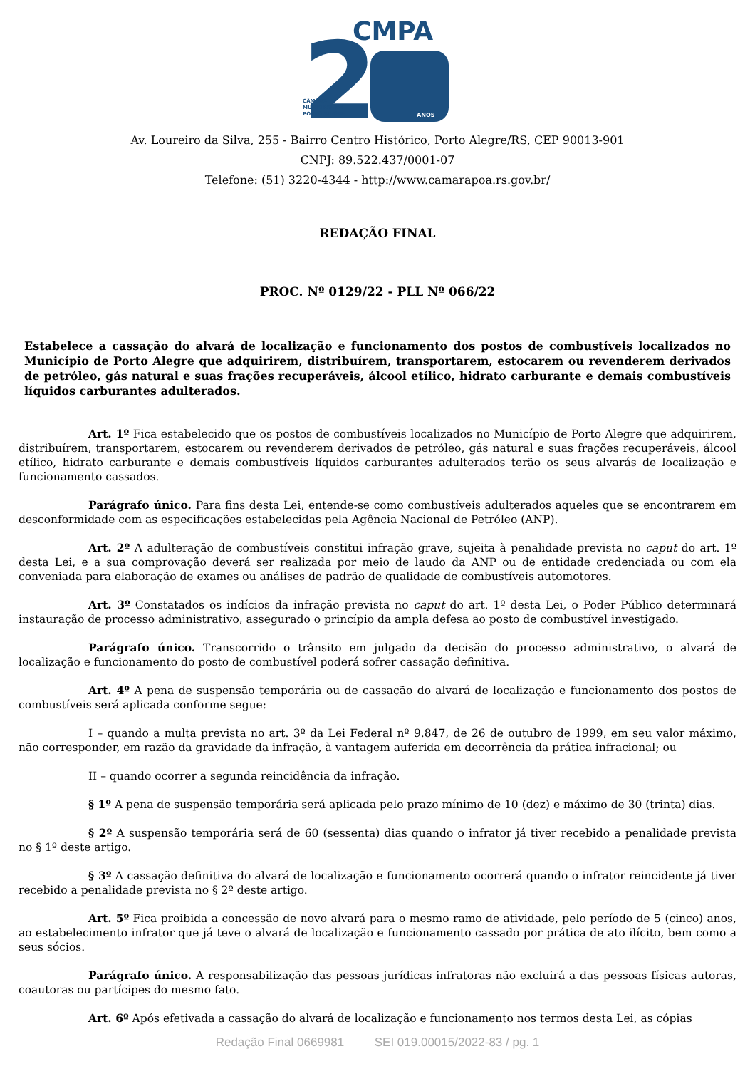CMPA
2
CÂMARA
MUNICIPAL DE
PORTO ALEGRE
ANOS
Av. Loureiro da Silva, 255 - Bairro Centro Histórico, Porto Alegre/RS, CEP 90013-901
CNPJ: 89.522.437/0001-07
Telefone: (51) 3220-4344 - http://www.camarapoa.rs.gov.br/
REDAÇÃO FINAL
PROC. Nº 0129/22 - PLL Nº 066/22
Estabelece a cassação do alvará de localização e funcionamento dos postos de combustíveis localizados no Município de Porto Alegre que adquirirem, distribuírem, transportarem, estocarem ou revenderem derivados de petróleo, gás natural e suas frações recuperáveis, álcool etílico, hidrato carburante e demais combustíveis líquidos carburantes adulterados.
Art. 1º Fica estabelecido que os postos de combustíveis localizados no Município de Porto Alegre que adquirirem, distribuírem, transportarem, estocarem ou revenderem derivados de petróleo, gás natural e suas frações recuperáveis, álcool etílico, hidrato carburante e demais combustíveis líquidos carburantes adulterados terão os seus alvarás de localização e funcionamento cassados.
Parágrafo único. Para fins desta Lei, entende-se como combustíveis adulterados aqueles que se encontrarem em desconformidade com as especificações estabelecidas pela Agência Nacional de Petróleo (ANP).
Art. 2º A adulteração de combustíveis constitui infração grave, sujeita à penalidade prevista no caput do art. 1º desta Lei, e a sua comprovação deverá ser realizada por meio de laudo da ANP ou de entidade credenciada ou com ela conveniada para elaboração de exames ou análises de padrão de qualidade de combustíveis automotores.
Art. 3º Constatados os indícios da infração prevista no caput do art. 1º desta Lei, o Poder Público determinará instauração de processo administrativo, assegurado o princípio da ampla defesa ao posto de combustível investigado.
Parágrafo único. Transcorrido o trânsito em julgado da decisão do processo administrativo, o alvará de localização e funcionamento do posto de combustível poderá sofrer cassação definitiva.
Art. 4º A pena de suspensão temporária ou de cassação do alvará de localização e funcionamento dos postos de combustíveis será aplicada conforme segue:
I – quando a multa prevista no art. 3º da Lei Federal nº 9.847, de 26 de outubro de 1999, em seu valor máximo, não corresponder, em razão da gravidade da infração, à vantagem auferida em decorrência da prática infracional; ou
II – quando ocorrer a segunda reincidência da infração.
§ 1º A pena de suspensão temporária será aplicada pelo prazo mínimo de 10 (dez) e máximo de 30 (trinta) dias.
§ 2º A suspensão temporária será de 60 (sessenta) dias quando o infrator já tiver recebido a penalidade prevista no § 1º deste artigo.
§ 3º A cassação definitiva do alvará de localização e funcionamento ocorrerá quando o infrator reincidente já tiver recebido a penalidade prevista no § 2º deste artigo.
Art. 5º Fica proibida a concessão de novo alvará para o mesmo ramo de atividade, pelo período de 5 (cinco) anos, ao estabelecimento infrator que já teve o alvará de localização e funcionamento cassado por prática de ato ilícito, bem como a seus sócios.
Parágrafo único. A responsabilização das pessoas jurídicas infratoras não excluirá a das pessoas físicas autoras, coautoras ou partícipes do mesmo fato.
Art. 6º Após efetivada a cassação do alvará de localização e funcionamento nos termos desta Lei, as cópias
Redação Final 0669981 SEI 019.00015/2022-83 / pg. 1